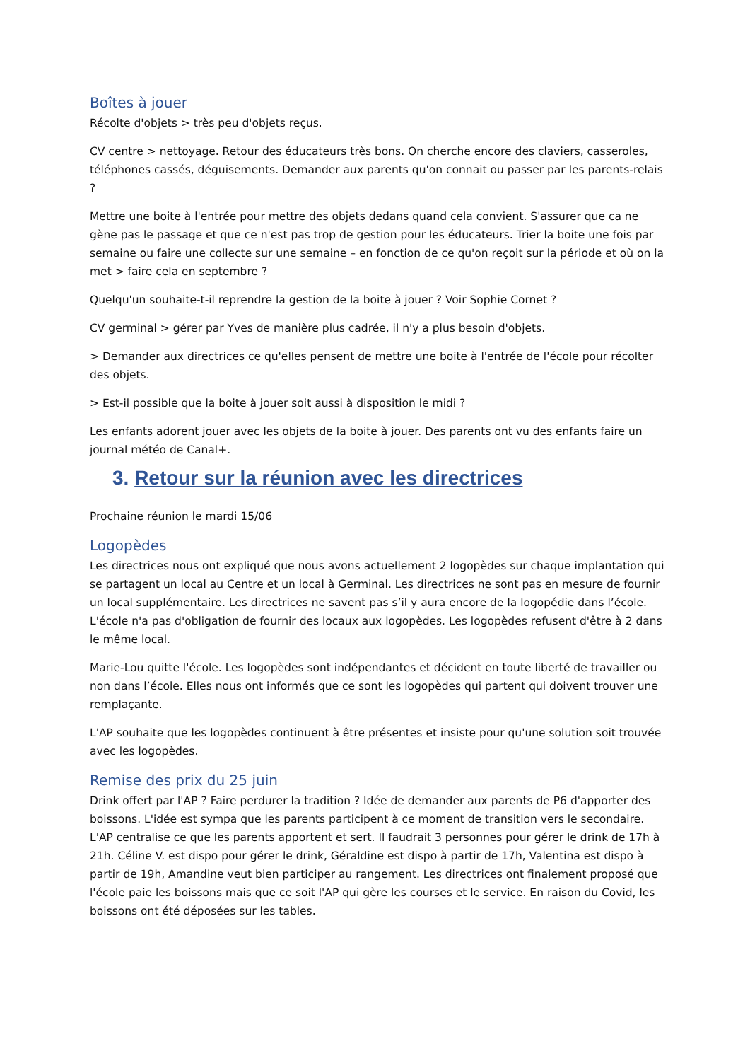Boîtes à jouer
Récolte d'objets > très peu d'objets reçus.
CV centre > nettoyage. Retour des éducateurs très bons. On cherche encore des claviers, casseroles, téléphones cassés, déguisements. Demander aux parents qu'on connait ou passer par les parents-relais ?
Mettre une boite à l'entrée pour mettre des objets dedans quand cela convient. S'assurer que ca ne gène pas le passage et que ce n'est pas trop de gestion pour les éducateurs. Trier la boite une fois par semaine ou faire une collecte sur une semaine – en fonction de ce qu'on reçoit sur la période et où on la met > faire cela en septembre ?
Quelqu'un souhaite-t-il reprendre la gestion de la boite à jouer ? Voir Sophie Cornet ?
CV germinal > gérer par Yves de manière plus cadrée, il n'y a plus besoin d'objets.
> Demander aux directrices ce qu'elles pensent de mettre une boite à l'entrée de l'école pour récolter des objets.
> Est-il possible que la boite à jouer soit aussi à disposition le midi ?
Les enfants adorent jouer avec les objets de la boite à jouer. Des parents ont vu des enfants faire un journal météo de Canal+.
3. Retour sur la réunion avec les directrices
Prochaine réunion le mardi 15/06
Logopèdes
Les directrices nous ont expliqué que nous avons actuellement 2 logopèdes sur chaque implantation qui se partagent un local au Centre et un local à Germinal. Les directrices ne sont pas en mesure de fournir un local supplémentaire. Les directrices ne savent pas s’il y aura encore de la logopédie dans l’école. L'école n'a pas d'obligation de fournir des locaux aux logopèdes. Les logopèdes refusent d'être à 2 dans le même local.
Marie-Lou quitte l'école. Les logopèdes sont indépendantes et décident en toute liberté de travailler ou non dans l’école. Elles nous ont informés que ce sont les logopèdes qui partent qui doivent trouver une remplaçante.
L'AP souhaite que les logopèdes continuent à être présentes et insiste pour qu'une solution soit trouvée avec les logopèdes.
Remise des prix du 25 juin
Drink offert par l'AP ? Faire perdurer la tradition ? Idée de demander aux parents de P6 d'apporter des boissons. L'idée est sympa que les parents participent à ce moment de transition vers le secondaire. L'AP centralise ce que les parents apportent et sert. Il faudrait 3 personnes pour gérer le drink de 17h à 21h. Céline V. est dispo pour gérer le drink, Géraldine est dispo à partir de 17h, Valentina est dispo à partir de 19h, Amandine veut bien participer au rangement. Les directrices ont finalement proposé que l'école paie les boissons mais que ce soit l'AP qui gère les courses et le service. En raison du Covid, les boissons ont été déposées sur les tables.